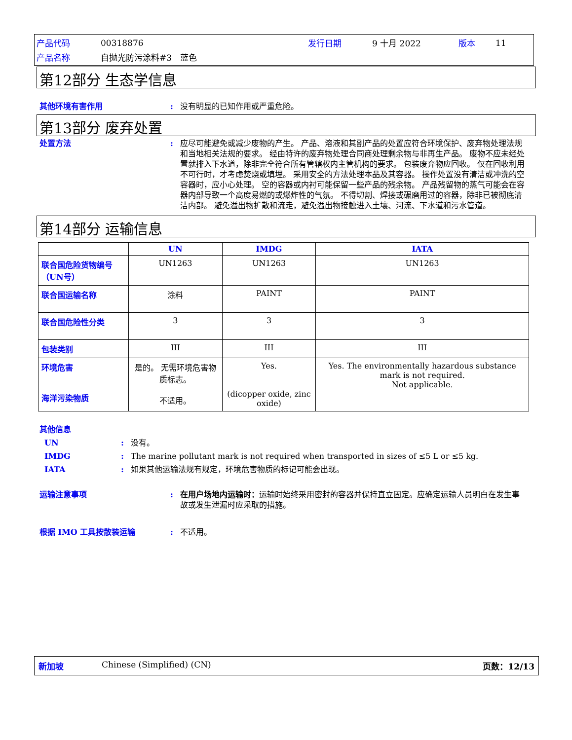| 产品代码 | 00318876 | 发行日期 | 9 十月 2022 | 版本 | 11 |
| 产品名称 | 自抛光防污涂料#3 蓝色 | | | | |
第12部分 生态学信息
其他环境有害作用 : 没有明显的已知作用或严重危险。
第13部分 废弃处置
处置方法 : 应尽可能避免或减少废物的产生。 产品、溶液和其副产品的处置应符合环境保护、废弃物处理法规和当地相关法规的要求。 经由特许的废弃物处理合同商处理剩余物与非再生产品。 废物不应未经处置就排入下水道，除非完全符合所有管辖权内主管机构的要求。 包装废弃物应回收。 仅在回收利用不可行时，才考虑焚烧或填埋。 采用安全的方法处理本品及其容器。 操作处置没有清洁或冲洗的空容器时，应小心处理。 空的容器或内衬可能保留一些产品的残余物。 产品残留物的蒸气可能会在容器内部导致一个高度易燃的或爆炸性的气氛。 不得切割、焊接或碾磨用过的容器，除非已被彻底清洁内部。 避免溢出物扩散和流走，避免溢出物接触进入土壤、河流、下水道和污水管道。
第14部分 运输信息
| | UN | IMDG | IATA |
| --- | --- | --- | --- |
| 联合国危险货物编号（UN号） | UN1263 | UN1263 | UN1263 |
| 联合国运输名称 | 涂料 | PAINT | PAINT |
| 联合国危险性分类 | 3 | 3 | 3 |
| 包装类别 | III | III | III |
| 环境危害 海洋污染物质 | 是的。 无需环境危害物质标志。 不适用。 | Yes. (dicopper oxide, zinc oxide) | Yes. The environmentally hazardous substance mark is not required. Not applicable. |
其他信息
UN : 没有。
IMDG : The marine pollutant mark is not required when transported in sizes of ≤5 L or ≤5 kg.
IATA : 如果其他运输法规有规定，环境危害物质的标记可能会出现。
运输注意事项 : 在用户场地内运输时：运输时始终采用密封的容器并保持直立固定。应确定运输人员明白在发生事故或发生泄漏时应采取的措施。
根据 IMO 工具按散装运输 : 不适用。
新加坡 Chinese (Simplified) (CN) 页数：12/13